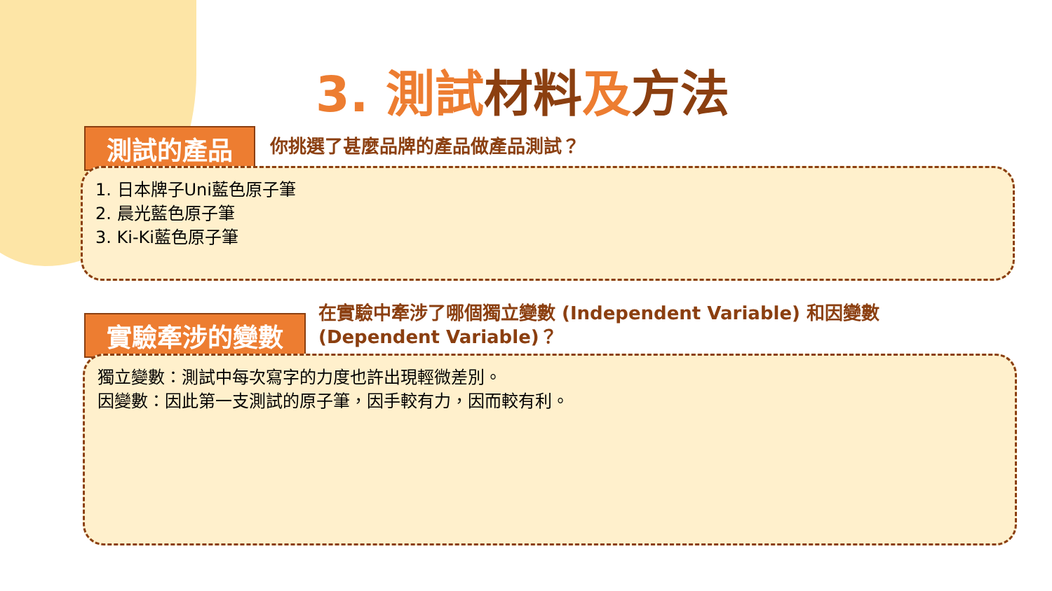3. 測試材料及方法
測試的產品 你挑選了甚麼品牌的產品做產品測試？
1. 日本牌子Uni藍色原子筆
2. 晨光藍色原子筆
3. Ki-Ki藍色原子筆
實驗牽涉的變數
在實驗中牽涉了哪個獨立變數 (Independent Variable) 和因變數 (Dependent Variable)？
獨立變數：測試中每次寫字的力度也許出現輕微差別。
因變數：因此第一支測試的原子筆，因手較有力，因而較有利。